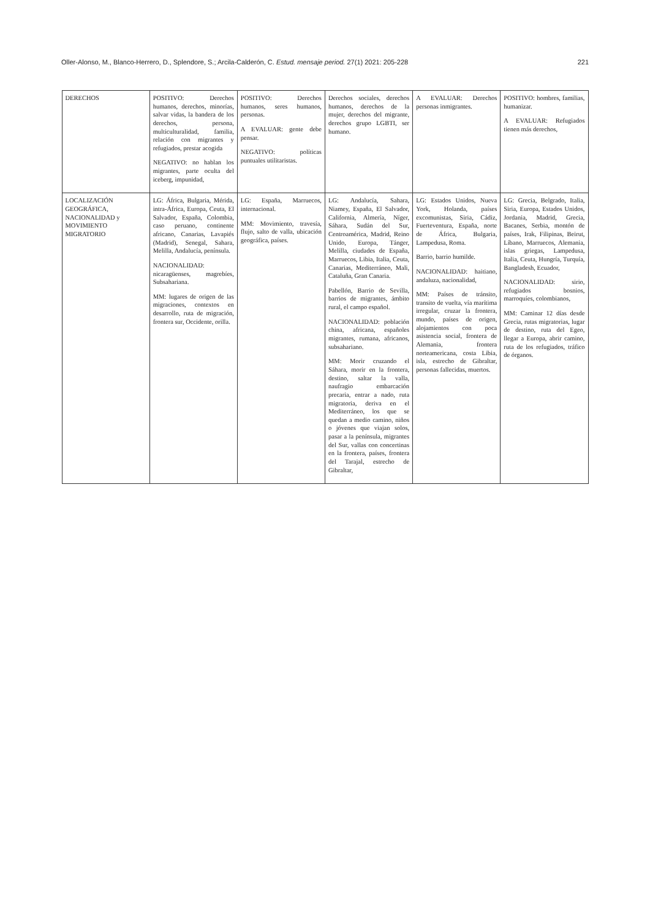Oller-Alonso, M., Blanco-Herrero, D., Splendore, S.; Arcila-Calderón, C. Estud. mensaje period. 27(1) 2021: 205-228 221
| DERECHOS | POSITIVO: Derechos humanos, derechos, minorías, salvar vidas, la bandera de los derechos, persona, multiculturalidad, familia, relación con migrantes y refugiados, prestar acogida NEGATIVO: no hablan los migrantes, parte oculta del iceberg, impunidad, | POSITIVO: Derechos humanos, seres humanos, personas. A EVALUAR: gente debe pensar. NEGATIVO: políticas puntuales utilitaristas. | Derechos sociales, derechos humanos, derechos de la mujer, derechos del migrante, derechos grupo LGBTI, ser humano. | A EVALUAR: Derechos personas inmigrantes. | POSITIVO: hombres, familias, humanizar. A EVALUAR: Refugiados tienen más derechos, |
| LOCALIZACIÓN GEOGRÁFICA, NACIONALIDAD y MOVIMIENTO MIGRATORIO | LG: África, Bulgaria, Mérida, intra-África, Europa, Ceuta, El Salvador, España, Colombia, caso peruano, continente africano, Canarias, Lavapiés (Madrid), Senegal, Sahara, Melilla, Andalucía, península. NACIONALIDAD: nicaragüenses, magrebíes, Subsahariana. MM: lugares de origen de las migraciones, contextos en desarrollo, ruta de migración, frontera sur, Occidente, orilla. | LG: España, Marruecos, internacional. MM: Movimiento, travesía, flujo, salto de valla, ubicación geográfica, países. | LG: Andalucía, Sahara, Niamey, España, El Salvador, California, Almería, Níger, Sáhara, Sudán del Sur, Centroamérica, Madrid, Reino Unido, Europa, Tánger, Melilla, ciudades de España, Marruecos, Libia, Italia, Ceuta, Canarias, Mediterráneo, Mali, Cataluña, Gran Canaria. Pabellón, Barrio de Sevilla, barrios de migrantes, ámbito rural, el campo español. NACIONALIDAD: población china, africana, españoles migrantes, rumana, africanos, subsahariano. MM: Morir cruzando el Sáhara, morir en la frontera, destino, saltar la valla, naufragio embarcación precaria, entrar a nado, ruta migratoria, deriva en el Mediterráneo, los que se quedan a medio camino, niños o jóvenes que viajan solos, pasar a la península, migrantes del Sur, vallas con concertinas en la frontera, países, frontera del Tarajal, estrecho de Gibraltar, | LG: Estados Unidos, Nueva York, Holanda, países excomunistas, Siria, Cádiz, Fuerteventura, España, norte de África, Bulgaria, Lampedusa, Roma. Barrio, barrio humilde. NACIONALIDAD: haitiano, andaluza, nacionalidad, MM: Países de tránsito, transito de vuelta, vía marítima irregular, cruzar la frontera, mundo, países de origen, alojamientos con poca asistencia social, frontera de Alemania, frontera norteamericana, costa Libia, isla, estrecho de Gibraltar, personas fallecidas, muertos. | LG: Grecia, Belgrado, Italia, Siria, Europa, Estados Unidos, Jordania, Madrid, Grecia, Bacanes, Serbia, montón de países, Irak, Filipinas, Beirut, Líbano, Marruecos, Alemania, islas griegas, Lampedusa, Italia, Ceuta, Hungría, Turquía, Bangladesh, Ecuador, NACIONALIDAD: sirio, refugiados bosnios, marroquíes, colombianos, MM: Caminar 12 días desde Grecia, rutas migratorias, lugar de destino, ruta del Egeo, llegar a Europa, abrir camino, ruta de los refugiados, tráfico de órganos. |